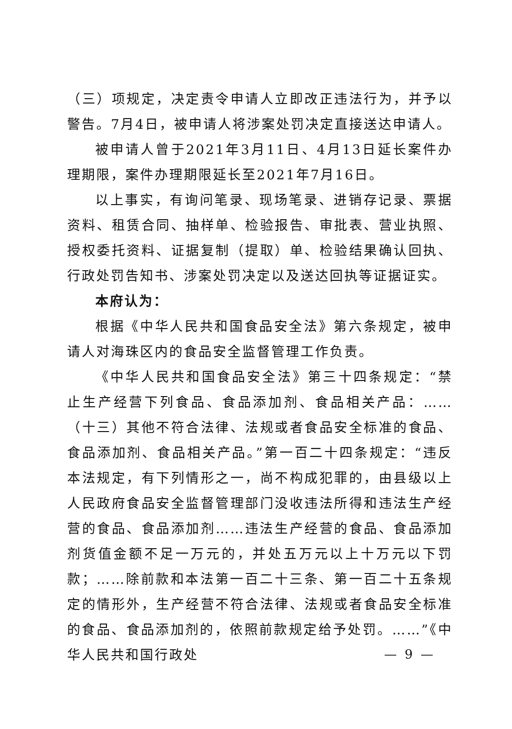（三）项规定，决定责令申请人立即改正违法行为，并予以警告。7月4日，被申请人将涉案处罚决定直接送达申请人。
被申请人曾于2021年3月11日、4月13日延长案件办理期限，案件办理期限延长至2021年7月16日。
以上事实，有询问笔录、现场笔录、进销存记录、票据资料、租赁合同、抽样单、检验报告、审批表、营业执照、授权委托资料、证据复制（提取）单、检验结果确认回执、行政处罚告知书、涉案处罚决定以及送达回执等证据证实。
本府认为：
根据《中华人民共和国食品安全法》第六条规定，被申请人对海珠区内的食品安全监督管理工作负责。
《中华人民共和国食品安全法》第三十四条规定：“禁止生产经营下列食品、食品添加剂、食品相关产品：……（十三）其他不符合法律、法规或者食品安全标准的食品、食品添加剂、食品相关产品。”第一百二十四条规定：“违反本法规定，有下列情形之一，尚不构成犯罪的，由县级以上人民政府食品安全监督管理部门没收违法所得和违法生产经营的食品、食品添加剂……违法生产经营的食品、食品添加剂货值金额不足一万元的，并处五万元以上十万元以下罚款；……除前款和本法第一百二十三条、第一百二十五条规定的情形外，生产经营不符合法律、法规或者食品安全标准的食品、食品添加剂的，依照前款规定给予处罚。……”《中华人民共和国行政处
— 9 —